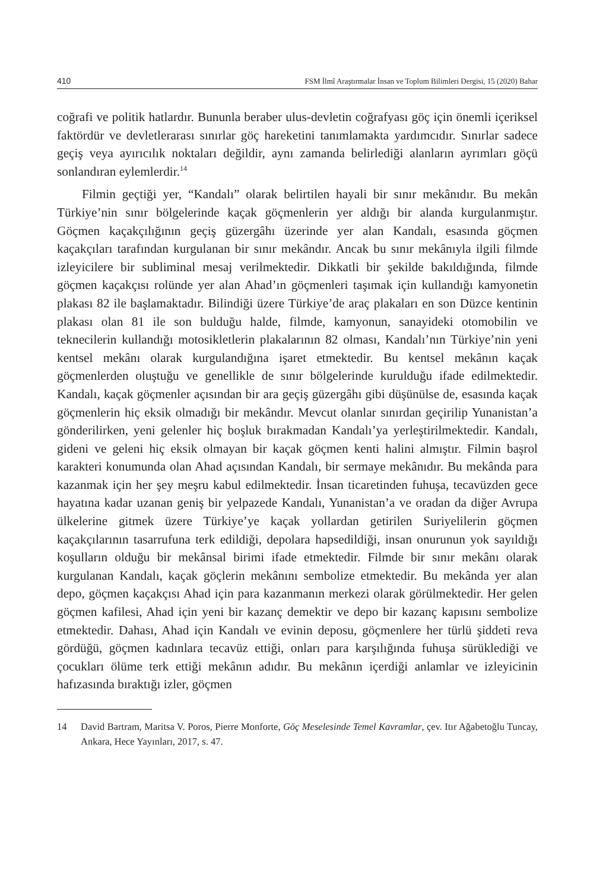410 FSM İlmî Araştırmalar İnsan ve Toplum Bilimleri Dergisi, 15 (2020) Bahar
coğrafi ve politik hatlardır. Bununla beraber ulus-devletin coğrafyası göç için önemli içeriksel faktördür ve devletlerarası sınırlar göç hareketini tanımlamakta yardımcıdır. Sınırlar sadece geçiş veya ayırıcılık noktaları değildir, aynı zamanda belirlediği alanların ayrımları göçü sonlandıran eylemlerdir.<sup>14</sup>
Filmin geçtiği yer, “Kandalı” olarak belirtilen hayali bir sınır mekânıdır. Bu mekân Türkiye’nin sınır bölgelerinde kaçak göçmenlerin yer aldığı bir alanda kurgulanmıştır. Göçmen kaçakçılığının geçiş güzergâhı üzerinde yer alan Kandalı, esasında göçmen kaçakçıları tarafından kurgulanan bir sınır mekândır. Ancak bu sınır mekânıyla ilgili filmde izleyicilere bir subliminal mesaj verilmektedir. Dikkatli bir şekilde bakıldığında, filmde göçmen kaçakçısı rolünde yer alan Ahad’ın göçmenleri taşımak için kullandığı kamyonetin plakası 82 ile başlamaktadır. Bilindiği üzere Türkiye’de araç plakaları en son Düzce kentinin plakası olan 81 ile son bulduğu halde, filmde, kamyonun, sanayideki otomobilin ve teknecilerin kullandığı motosikletlerin plakalarının 82 olması, Kandalı’nın Türkiye’nin yeni kentsel mekânı olarak kurgulandığına işaret etmektedir. Bu kentsel mekânın kaçak göçmenlerden oluştuğu ve genellikle de sınır bölgelerinde kurulduğu ifade edilmektedir. Kandalı, kaçak göçmenler açısından bir ara geçiş güzergâhı gibi düşünülse de, esasında kaçak göçmenlerin hiç eksik olmadığı bir mekândır. Mevcut olanlar sınırdan geçirilip Yunanistan’a gönderilirken, yeni gelenler hiç boşluk bırakmadan Kandalı’ya yerleştirilmektedir. Kandalı, gideni ve geleni hiç eksik olmayan bir kaçak göçmen kenti halini almıştır. Filmin başrol karakteri konumunda olan Ahad açısından Kandalı, bir sermaye mekânıdır. Bu mekânda para kazanmak için her şey meşru kabul edilmektedir. İnsan ticaretinden fuhuşa, tecavüzden gece hayatına kadar uzanan geniş bir yelpazede Kandalı, Yunanistan’a ve oradan da diğer Avrupa ülkelerine gitmek üzere Türkiye’ye kaçak yollardan getirilen Suriyelilerin göçmen kaçakçılarının tasarrufuna terk edildiği, depolara hapsedildiği, insan onurunun yok sayıldığı koşulların olduğu bir mekânsal birimi ifade etmektedir. Filmde bir sınır mekânı olarak kurgulanan Kandalı, kaçak göçlerin mekânını sembolize etmektedir. Bu mekânda yer alan depo, göçmen kaçakçısı Ahad için para kazanmanın merkezi olarak görülmektedir. Her gelen göçmen kafilesi, Ahad için yeni bir kazanç demektir ve depo bir kazanç kapısını sembolize etmektedir. Dahası, Ahad için Kandalı ve evinin deposu, göçmenlere her türlü şiddeti reva gördüğü, göçmen kadınlara tecavüz ettiği, onları para karşılığında fuhuşa sürüklediği ve çocukları ölüme terk ettiği mekânın adıdır. Bu mekânın içerdiği anlamlar ve izleyicinin hafızasında bıraktığı izler, göçmen
14 David Bartram, Maritsa V. Poros, Pierre Monforte, Göç Meselesinde Temel Kavramlar, çev. Itır Ağabetoğlu Tuncay, Ankara, Hece Yayınları, 2017, s. 47.